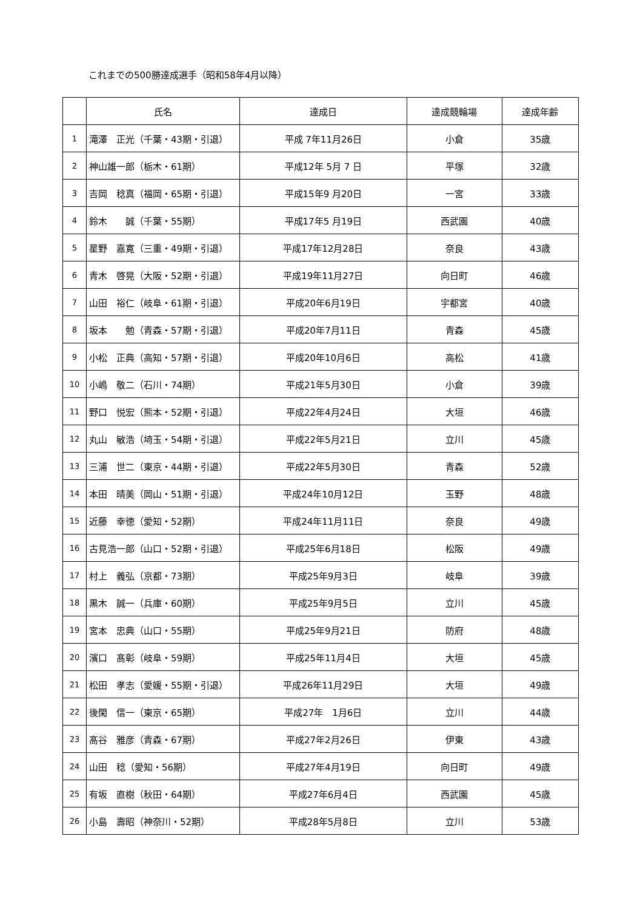これまでの500勝達成選手（昭和58年4月以降）
| | 氏名 | 達成日 | 達成競輪場 | 達成年齢 |
| --- | --- | --- | --- | --- |
| 1 | 滝澤 正光（千葉・43期・引退） | 平成 7年11月26日 | 小倉 | 35歳 |
| 2 | 神山雄一郎（栃木・61期） | 平成12年 5月 7 日 | 平塚 | 32歳 |
| 3 | 吉岡 稔真（福岡・65期・引退） | 平成15年9 月20日 | 一宮 | 33歳 |
| 4 | 鈴木 誠（千葉・55期） | 平成17年5 月19日 | 西武園 | 40歳 |
| 5 | 星野 嘉寛（三重・49期・引退） | 平成17年12月28日 | 奈良 | 43歳 |
| 6 | 青木 啓晃（大阪・52期・引退） | 平成19年11月27日 | 向日町 | 46歳 |
| 7 | 山田 裕仁（岐阜・61期・引退） | 平成20年6月19日 | 宇都宮 | 40歳 |
| 8 | 坂本 勉（青森・57期・引退） | 平成20年7月11日 | 青森 | 45歳 |
| 9 | 小松 正典（高知・57期・引退） | 平成20年10月6日 | 高松 | 41歳 |
| 10 | 小嶋 敬二（石川・74期） | 平成21年5月30日 | 小倉 | 39歳 |
| 11 | 野口 悦宏（熊本・52期・引退） | 平成22年4月24日 | 大垣 | 46歳 |
| 12 | 丸山 敏浩（埼玉・54期・引退） | 平成22年5月21日 | 立川 | 45歳 |
| 13 | 三浦 世二（東京・44期・引退） | 平成22年5月30日 | 青森 | 52歳 |
| 14 | 本田 晴美（岡山・51期・引退） | 平成24年10月12日 | 玉野 | 48歳 |
| 15 | 近藤 幸徳（愛知・52期） | 平成24年11月11日 | 奈良 | 49歳 |
| 16 | 古見浩一郎（山口・52期・引退） | 平成25年6月18日 | 松阪 | 49歳 |
| 17 | 村上 義弘（京都・73期） | 平成25年9月3日 | 岐阜 | 39歳 |
| 18 | 黒木 誠一（兵庫・60期） | 平成25年9月5日 | 立川 | 45歳 |
| 19 | 宮本 忠典（山口・55期） | 平成25年9月21日 | 防府 | 48歳 |
| 20 | 濱口 髙彰（岐阜・59期） | 平成25年11月4日 | 大垣 | 45歳 |
| 21 | 松田 孝志（愛媛・55期・引退） | 平成26年11月29日 | 大垣 | 49歳 |
| 22 | 後閑 信一（東京・65期） | 平成27年 1月6日 | 立川 | 44歳 |
| 23 | 髙谷 雅彦（青森・67期） | 平成27年2月26日 | 伊東 | 43歳 |
| 24 | 山田 稔（愛知・56期） | 平成27年4月19日 | 向日町 | 49歳 |
| 25 | 有坂 直樹（秋田・64期） | 平成27年6月4日 | 西武園 | 45歳 |
| 26 | 小島 壽昭（神奈川・52期） | 平成28年5月8日 | 立川 | 53歳 |